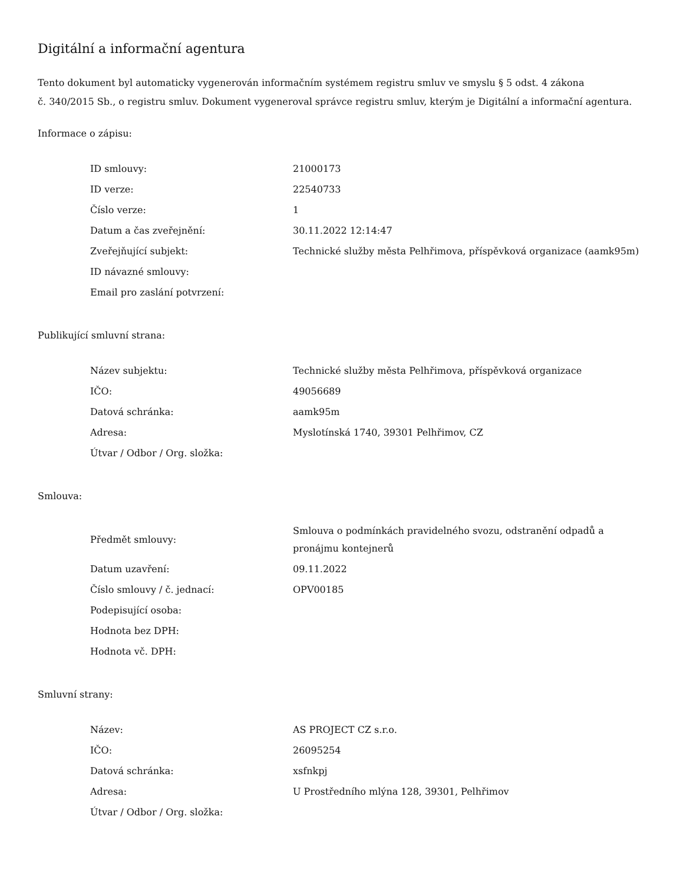Digitální a informační agentura
Tento dokument byl automaticky vygenerován informačním systémem registru smluv ve smyslu § 5 odst. 4 zákona
č. 340/2015 Sb., o registru smluv. Dokument vygeneroval správce registru smluv, kterým je Digitální a informační agentura.
Informace o zápisu:
| ID smlouvy: | 21000173 |
| ID verze: | 22540733 |
| Číslo verze: | 1 |
| Datum a čas zveřejnění: | 30.11.2022 12:14:47 |
| Zveřejňující subjekt: | Technické služby města Pelhřimova, příspěvková organizace (aamk95m) |
| ID návazné smlouvy: | |
| Email pro zaslání potvrzení: | |
Publikující smluvní strana:
| Název subjektu: | Technické služby města Pelhřimova, příspěvková organizace |
| IČO: | 49056689 |
| Datová schránka: | aamk95m |
| Adresa: | Myslotínská 1740, 39301 Pelhřimov, CZ |
| Útvar / Odbor / Org. složka: | |
Smlouva:
| Předmět smlouvy: | Smlouva o podmínkách pravidelného svozu, odstranění odpadů a pronájmu kontejnerů |
| Datum uzavření: | 09.11.2022 |
| Číslo smlouvy / č. jednací: | OPV00185 |
| Podepisující osoba: | |
| Hodnota bez DPH: | |
| Hodnota vč. DPH: | |
Smluvní strany:
| Název: | AS PROJECT CZ s.r.o. |
| IČO: | 26095254 |
| Datová schránka: | xsfnkpj |
| Adresa: | U Prostředního mlýna 128, 39301, Pelhřimov |
| Útvar / Odbor / Org. složka: | |